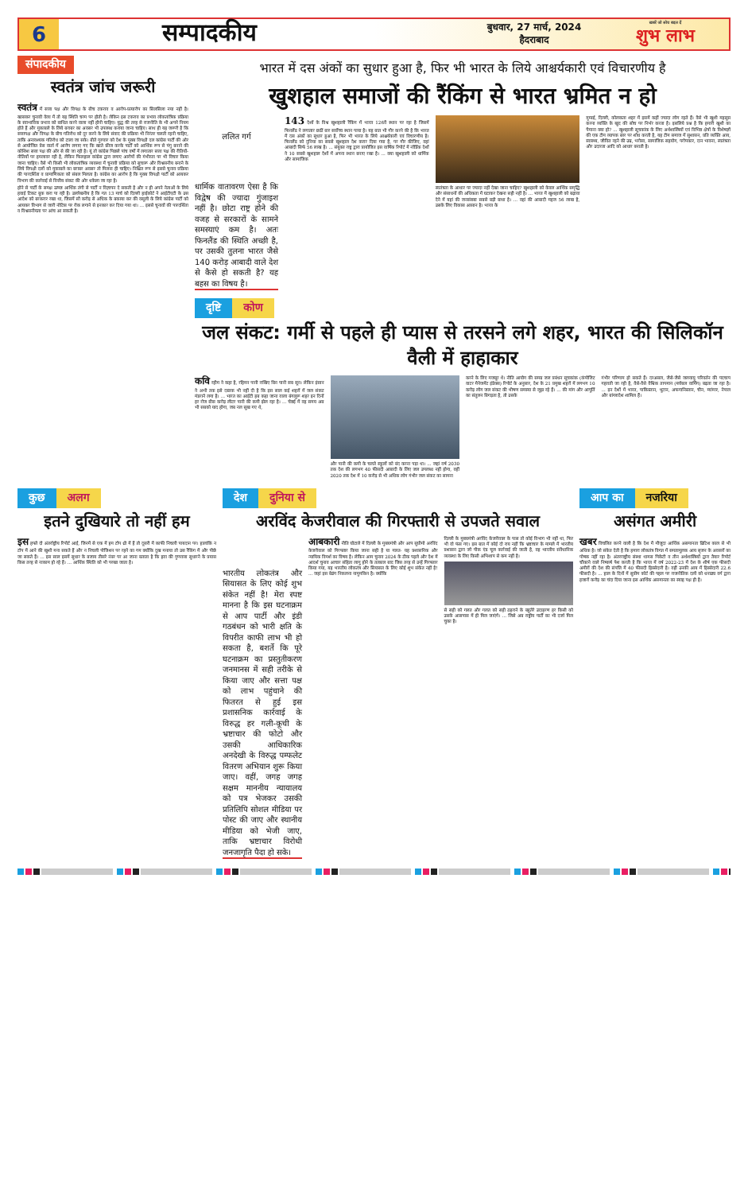6
सम्पादकीय
बुधवार, 27 मार्च, 2024
हैदराबाद
खबरें जो सोच बदल दें
शुभ लाभ
संपादकीय
स्वतंत्र जांच जरूरी
स्वतंत्र में सत्ता पक्ष और विपक्ष के बीच टकराव व आरोप-प्रत्यारोप का सिलसिला नया नहीं है। खासकर चुनावी वेला में तो यह स्थिति चरम पर होती है। लेकिन इस टकराव का प्रभाव लोकतांत्रिक प्रक्रिया के स्वाभाविक प्रभाव को बाधित करने वाला नहीं होनी चाहिए। युद्ध की तरह से राजनीति के भी अपने नियम होते हैं और मुकाबले के लिये बराबर का अवसर भी उपलब्ध कराया जाना चाहिए। साथ ही यह जरूरी है कि सत्तापक्ष और विपक्ष के बीच गतिरोध को दूर करने के लिये संवाद की प्रक्रिया भी निरंतर चलती रहनी चाहिए, ताकि अनावश्यक गतिरोध को टाला जा सके। बीते गुरुवार को देश के मुख्य विपक्षी दल कांग्रेस पार्टी की ओर से आयोजित प्रेस वार्ता में आरोप लगाए गए कि खाते फ्रीज करके पार्टी को आर्थिक रूप से पंगु बनाने की कोशिश सत्ता पक्ष की ओर से की जा रही है। यूं तो कांग्रेस पिछले पांच वर्षों में लगातार सत्ता पक्ष की रीतियों-नीतियों पर हमलावर रही है, लेकिन फिलहाल कांग्रेस द्वारा लगाए आरोपों की गंभीरता पर भी विचार किया जाना चाहिए। वैसे भी किसी भी लोकतांत्रिक व्यवस्था में चुनावी प्रक्रिया को सुचारू और विश्वसनीय बनाने के लिये विपक्षी दलों को मुकाबले का बराबर अवसर तो मिलना ही चाहिए। निश्चित रूप से इससे चुनाव प्रक्रिया की पारदर्शिता व प्रामाणिकता को संबल मिलता है। कांग्रेस का आरोप है कि मुख्य विपक्षी पार्टी को आयकर विभाग की कार्रवाई से वित्तीय संकट की ओर धकेला जा रहा है।
होने से पार्टी के समक्ष उत्पन्न आर्थिक तंगी से पार्टी न विज्ञापन दे सकती है और न ही अपने नेताओं के लिये हवाई टिकट बुक करा पा रही है। उल्लेखनीय है कि गत 13 मार्च को दिल्ली हाईकोर्ट ने आईटीएटी के उस आदेश को बरकरार रखा था, जिसमें सौ करोड़ से अधिक के बकाया कर की वसूली के लिये कांग्रेस पार्टी को आयकर विभाग से जारी नोटिस पर रोक लगाने से इनकार कर दिया गया था। ... इससे चुनावों की पारदर्शिता व विश्वसनीयता पर आंच आ सकती है।
भारत में दस अंकों का सुधार हुआ है, फिर भी भारत के लिये आश्चर्यकारी एवं विचारणीय है
खुशहाल समाजों की रैंकिंग से भारत भ्रमित न हो
ललित गर्ग
धार्मिक वातावरण ऐसा है कि विद्वेष की ज्यादा गुंजाइश नहीं है। छोटा राष्ट्र होने की वजह से सरकारों के सामने समस्याएं कम है। अतः फिनलैंड की स्थिति अच्छी है, पर उसकी तुलना भारत जैसे 140 करोड़ आबादी वाले देश से कैसे हो सकती है? यह बहस का विषय है।
143 देशों के विश्व खुशहाली रैंकिंग में भारत 126वें स्थान पर रहा है जिसमें फिनलैंड ने लगातार छठीं बार सर्वोच्च स्थान पाया है। यह बात भी गौर करने की है कि भारत में दस अंकों का सुधार हुआ है, फिर भी भारत के लिये आश्चर्यकारी एवं विचारणीय है। फिनलैंड को दुनिया का सबसे खुशहाल देश करार दिया गया है, पर गौर कीजिए, वहां आबादी सिर्फ 56 लाख है। ... संयुक्त राष्ट्र द्वारा प्रायोजित इस वार्षिक रिपोर्ट में नॉर्डिक देशों ने 10 सबसे खुशहाल देशों में अपना स्थान बनाए रखा है। ... क्या खुशहाली को धार्मिक और सामाजिक
स्वतंत्रता के आधार पर ज्यादा नहीं देखा जाना चाहिए? खुशहाली को केवल आर्थिक समृद्धि और संसाधनों की अधिकता में घटाकर देखना सही नहीं है। ... भारत में खुशहाली को बढ़ावा देने में यहां की जनसंख्या सबसे बड़ी बाधा है। ... वहां की आबादी महज 56 लाख है, उसके लिए विकास आसान है। भारत के
मुम्बई, दिल्ली, कोलकता शहर में इसमें कहीं ज्यादा लोग रहते हैं। वैसे भी खुशी महसूस करना व्यक्ति के खुद की सोच पर निर्भर करता है। इसलिये प्रश्न है कि हमारी खुशी का पैमाना क्या हो? ... खुशहाली सूचकांक के लिए अर्थशास्त्रियों एवं विभिन्न क्षेत्रों के विशेषज्ञों की एक टीम व्यापक स्तर पर शोध करती है, यह टीम समाज में सुशासन, प्रति व्यक्ति आय, स्वास्थ्य, जीवित रहने की उम्र, भरोसा, सामाजिक सहयोग, परोपकार, दान भावना, स्वतंत्रता और उदारता आदि को आधार बनाती है।
दृष्टि कोण
जल संकट: गर्मी से पहले ही प्यास से तरसने लगे शहर, भारत की सिलिकॉन वैली में हाहाकार
कवि रहीम ने कहा है, रहिमन पानी राखिए बिन पानी सब सून। लेकिन इंसान ने अभी तक इसे दस्तक भी नहीं दी है कि इस साल कई शहरों में जल संकट मंडराने लगा है। ... भारत का आईटी हब कहा जाना वाला बंगलूरू शहर इन दिनों हर रोज बीस करोड़ लीटर पानी की कमी झेल रहा है। ... चेन्नई में वह समय अब भी सबको याद होगा, जब नल सूख गए थे,
और पानी की कमी के चलते स्कूलों को बंद करना पड़ा था। ... जहां वर्ष 2030 तक देश की लगभग 40 फीसदी आबादी के लिए जल उपलब्ध नहीं होगा, वहीं 2020 तक देश में 10 करोड़ से भी अधिक लोग गंभीर जल संकट का सामना
करने के लिए मजबूर थे। नीति आयोग की समग्र जल प्रबंधन सूचकांक (कंपोजिट वाटर मैनेजमेंट इंडेक्स) रिपोर्ट के अनुसार, देश के 21 प्रमुख शहरों में लगभग 10 करोड़ लोग जल संकट की भीषण समस्या से जूझ रहे हैं। ... की मांग और आपूर्ति का संतुलन बिगड़ता है, तो उसके
गंभीर परिणाम हो सकते हैं। दरअसल, जैसे-जैसे जलवायु परिवर्तन की पदचाप गहराती जा रही है, वैसे-वैसे वैश्विक तापमान (ग्लोबल वार्मिंग) बढ़ता जा रहा है। ... इन देशों में भारत, पाकिस्तान, भूटान, अफगानिस्तान, चीन, म्यांमार, नेपाल और बांग्लादेश शामिल हैं।
कुछ अलग
इतने दुखियारे तो नहीं हम
इस हफ्ते दो अंतर्राष्ट्रीय रिपोर्ट आईं, जिनमें से एक में हम टॉप थ्री में हैं तो दूसरी में काफी निचली पायदान पर। हालांकि न टॉप में आने की खुशी मना सकते हैं और न निचली पोजिशन पर रहने का गम क्योंकि दुख मनाया तो उस रैंकिंग में और पीछे जा सकते हैं। ... इस साल इसमें सुधार के बजाय तीसरे नंबर पर आ जाना बताता है कि हवा की गुणवत्ता सुधारने के प्रयास किस तरह से नाकाम हो रहे हैं। ... आर्थिक स्थिति को भी परखा जाता है।
देश दुनिया से
अरविंद केजरीवाल की गिरफ्तारी से उपजते सवाल
भारतीय लोकतंत्र और सियासत के लिए कोई शुभ संकेत नहीं है! मेरा स्पष्ट मानना है कि इस घटनाक्रम से आप पार्टी और इंडी गठबंधन को भारी क्षति के विपरीत काफी लाभ भी हो सकता है, बशर्ते कि पूरे घटनाक्रम का प्रस्तुतीकरण जनमानस में सही तरीके से किया जाए और सत्ता पक्ष को लाभ पहुंचाने की फितरत से हुई इस प्रशासनिक कार्रवाई के विरुद्ध हर गली-कूची के भ्रष्टाचार की फोटो और उसकी आधिकारिक अनदेखी के विरुद्ध पम्फलेट वितरण अभियान शुरू किया जाए। वहीं, जगह जगह सक्षम माननीय न्यायालय को पत्र भेजकर उसकी प्रतिलिपि सोशल मीडिया पर पोस्ट की जाए और स्थानीय मीडिया को भेजी जाए, ताकि भ्रष्टाचार विरोधी जनजागृति पैदा हो सके।
आबकारी नीति घोटाले में दिल्ली के मुख्यमंत्री और आप सुप्रीमो अरविंद केजरीवाल को गिरफ्तार किया जाना सही है या गलत- यह प्रशासनिक और न्यायिक विमर्श का विषय है। लेकिन आम चुनाव 2024 के ठीक पहले और देश में आदर्श चुनाव आचार संहिता लागू होने के तत्काल बाद जिस तरह से उन्हें गिरफ्तार किया गया, यह भारतीय लोकतंत्र और सियासत के लिए कोई शुभ संकेत नहीं है! ... जहां इस बेढंग निकलना नामुमकिन है। क्योंकि
दिल्ली के मुख्यमंत्री अरविंद केजरीवाल के पास तो कोई विभाग भी नहीं था, फिर भी वो फंस गए। इस बात में कोई दो राय नहीं कि भ्रष्टाचार के मामले में भारतीय प्रशासन द्वारा जो पीक एंड चूज कार्रवाई की जाती है, वह भारतीय संवैधानिक व्यवस्था के लिए किसी अभिशाप से कम नहीं है।
से सही को गलत और गलत को सही ठहराने के बहुतेरे उदाहरण हर किसी को उसके आसपास में ही मिल जाएंगे। ... जिसे अब राष्ट्रीय पार्टी का भी दर्जा मिल चुका है।
आप का नजरिया
असंगत अमीरी
खबर विचलित करने वाली है कि देश में मौजूदा आर्थिक असमानता ब्रिटिश काल से भी अधिक है। जो संकेत देती है कि हमारा लोकतंत्र विगत में समतामूलक आय सृजन के अवसरों का पोषक नहीं रहा है। अंतरराष्ट्रीय संस्था थामस पिकेटी व तीन अर्थशास्त्रियों द्वारा तैयार रिपोर्ट चौंकाने वाले निष्कर्ष पेश करती है कि भारत में वर्ष 2022-23 में देश के शीर्ष एक फीसदी अमीरों की देश की संपत्ति में 40 फीसदी हिस्सेदारी है। वहीं उनकी आय में हिस्सेदारी 22.6 फीसदी है। ... हाल के दिनों में सुप्रीम कोर्ट की पहल पर राजनीतिक दलों को धनाढ्य वर्ग द्वारा हजारों करोड़ का चंदा दिया जाना इस आर्थिक असमानता का स्याह पक्ष ही है।